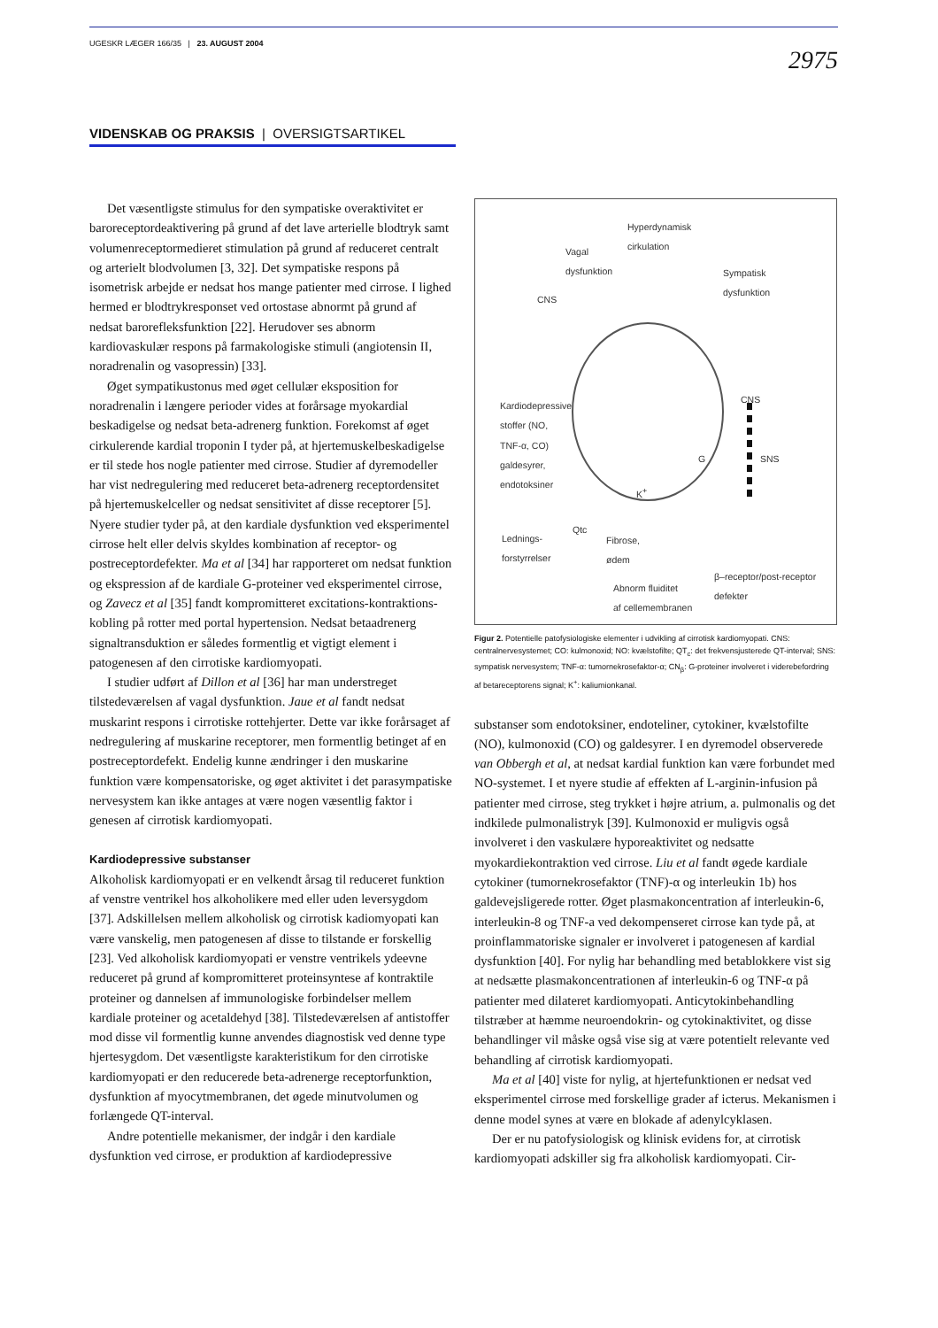UGESKR LÆGER 166/35 | 23. AUGUST 2004 2975
VIDENSKAB OG PRAKSIS | OVERSIGTSARTIKEL
Det væsentligste stimulus for den sympatiske overaktivitet er baroreceptordeaktivering på grund af det lave arterielle blodtryk samt volumenreceptormedieret stimulation på grund af reduceret centralt og arterielt blodvolumen [3, 32]. Det sympatiske respons på isometrisk arbejde er nedsat hos mange patienter med cirrose. I lighed hermed er blodtryk­responset ved ortostase abnormt på grund af nedsat baro­refleksfunktion [22]. Herudover ses abnorm kardiovaskulær respons på farmakologiske stimuli (angiotensin II, noradrena­lin og vasopressin) [33].
Øget sympatikustonus med øget cellulær eksposition for noradrenalin i længere perioder vides at forårsage myokardial beskadigelse og nedsat beta-adrenerg funktion. Forekomst af øget cirkulerende kardial troponin I tyder på, at hjertemu­skelbeskadigelse er til stede hos nogle patienter med cirrose. Studier af dyremodeller har vist nedregulering med reduceret beta-adrenerg receptordensitet på hjertemuskelceller og ned­sat sensitivitet af disse receptorer [5]. Nyere studier tyder på, at den kardiale dysfunktion ved eksperimentel cirrose helt eller delvis skyldes kombination af receptor- og postreceptordefek­ter. Ma et al [34] har rapporteret om nedsat funktion og eks­pression af de kardiale G-proteiner ved eksperimentel cirrose, og Zavecz et al [35] fandt kompromitteret excitations-kontrak­tions-kobling på rotter med portal hypertension. Nedsat beta­adrenerg signaltransduktion er således formentlig et vigtigt element i patogenesen af den cirrotiske kardiomyopati.
I studier udført af Dillon et al [36] har man understreget tilstedeværelsen af vagal dysfunktion. Jaue et al fandt nedsat muskarint respons i cirrotiske rottehjerter. Dette var ikke for­årsaget af nedregulering af muskarine receptorer, men for­mentlig betinget af en postreceptordefekt. Endelig kunne ændringer i den muskarine funktion være kompensatoriske, og øget aktivitet i det parasympatiske nervesystem kan ikke antages at være nogen væsentlig faktor i genesen af cirrotisk kardiomyopati.
Kardiodepressive substanser
Alkoholisk kardiomyopati er en velkendt årsag til reduceret funktion af venstre ventrikel hos alkoholikere med eller uden leversygdom [37]. Adskillelsen mellem alkoholisk og cirrotisk kadiomyopati kan være vanskelig, men patogenesen af disse to tilstande er forskellig [23]. Ved alkoholisk kardiomyopati er venstre ventrikels ydeevne reduceret på grund af kompromit­teret proteinsyntese af kontraktile proteiner og dannelsen af immunologiske forbindelser mellem kardiale proteiner og acetaldehyd [38]. Tilstedeværelsen af antistoffer mod disse vil formentlig kunne anvendes diagnostisk ved denne type hjer­tesygdom. Det væsentligste karakteristikum for den cirrotiske kardiomyopati er den reducerede beta-adrenerge receptor­funktion, dysfunktion af myocytmembranen, det øgede minutvolumen og forlængede QT-interval.
Andre potentielle mekanismer, der indgår i den kardiale dysfunktion ved cirrose, er produktion af kardiodepressive
Hyperdynamisk
cirkulation
Vagal
dysfunktion
Sympatisk
dysfunktion
CNS
CNS
Kardiodepressive
stoffer (NO,
TNF-α, CO)
galdesyrer,
endotoksiner
G SNS
K<sup>+</sup>
Qtc
Lednings-
forstyrrelser
Fibrose,
ødem
β–receptor/post-receptor
defekter Abnorm fluiditet
af cellemembranen
Figur 2. Potentielle patofysiologiske elementer i udvikling af cirrotisk kardio­myopati. CNS: centralnervesystemet; CO: kulmonoxid; NO: kvælstofilte; QT<sub>c</sub>: det frekvensjusterede QT-interval; SNS: sympatisk nervesystem; TNF-α: tumornekrosefaktor-α; CN<sub>β</sub>: G-proteiner involveret i viderebefordring af beta­receptorens signal; K<sup>+</sup>: kaliumionkanal.
substanser som endotoksiner, endoteliner, cytokiner, kvæl­stofilte (NO), kulmonoxid (CO) og galdesyrer. I en dyremodel observerede van Obbergh et al, at nedsat kardial funktion kan være forbundet med NO-systemet. I et nyere studie af effek­ten af L-arginin-infusion på patienter med cirrose, steg trykket i højre atrium, a. pulmonalis og det indkilede pulmonalistryk [39]. Kulmonoxid er muligvis også involveret i den vaskulære hyporeaktivitet og nedsatte myokardiekontraktion ved cir­rose. Liu et al fandt øgede kardiale cytokiner (tumornekrose­faktor (TNF)-α og interleukin 1b) hos galdevejsligerede rotter. Øget plasmakoncentration af interleukin-6, interleukin-8 og TNF-a ved dekompenseret cirrose kan tyde på, at proinflam­matoriske signaler er involveret i patogenesen af kardial dys­funktion [40]. For nylig har behandling med betablokkere vist sig at nedsætte plasmakoncentrationen af interleukin-6 og TNF-α på patienter med dilateret kardiomyopati. Anticyto­kinbehandling tilstræber at hæmme neuroendokrin- og cyto­kinaktivitet, og disse behandlinger vil måske også vise sig at være potentielt relevante ved behandling af cirrotisk kardio­myopati.
Ma et al [40] viste for nylig, at hjertefunktionen er nedsat ved eksperimentel cirrose med forskellige grader af icterus. Mekanismen i denne model synes at være en blokade af adenylcyklasen.
Der er nu patofysiologisk og klinisk evidens for, at cirrotisk kardiomyopati adskiller sig fra alkoholisk kardiomyopati. Cir-